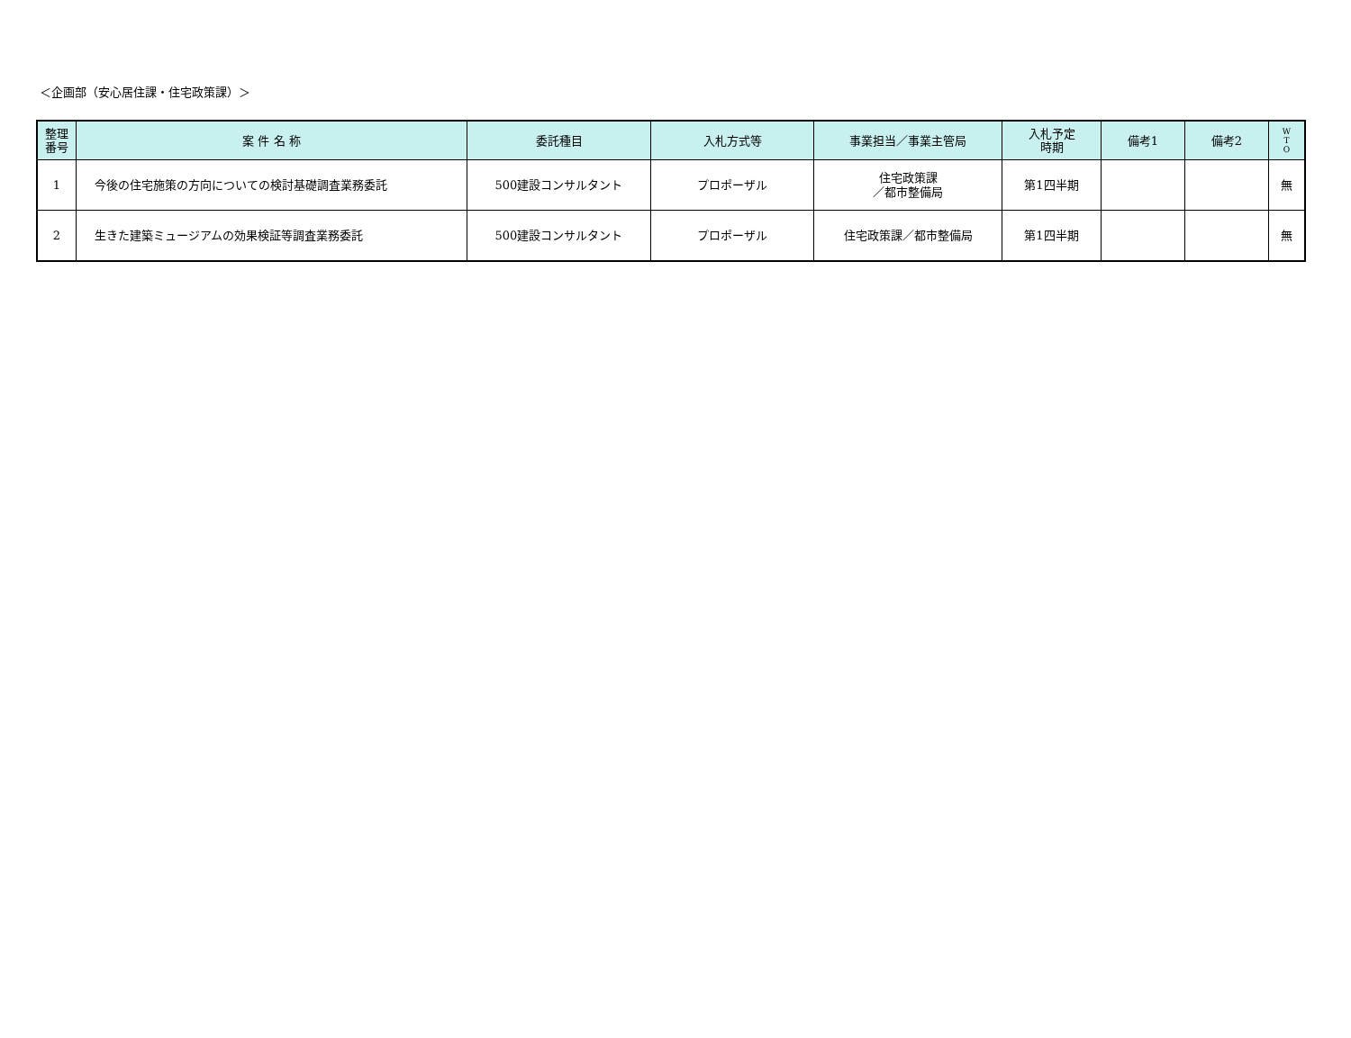＜企画部（安心居住課・住宅政策課）＞
| 整理 番号 | 案 件 名 称 | 委託種目 | 入札方式等 | 事業担当／事業主管局 | 入札予定 時期 | 備考1 | 備考2 | W T O |
| --- | --- | --- | --- | --- | --- | --- | --- | --- |
| 1 | 今後の住宅施策の方向についての検討基礎調査業務委託 | 500建設コンサルタント | プロポーザル | 住宅政策課 ／都市整備局 | 第1四半期 | | | 無 |
| 2 | 生きた建築ミュージアムの効果検証等調査業務委託 | 500建設コンサルタント | プロポーザル | 住宅政策課／都市整備局 | 第1四半期 | | | 無 |